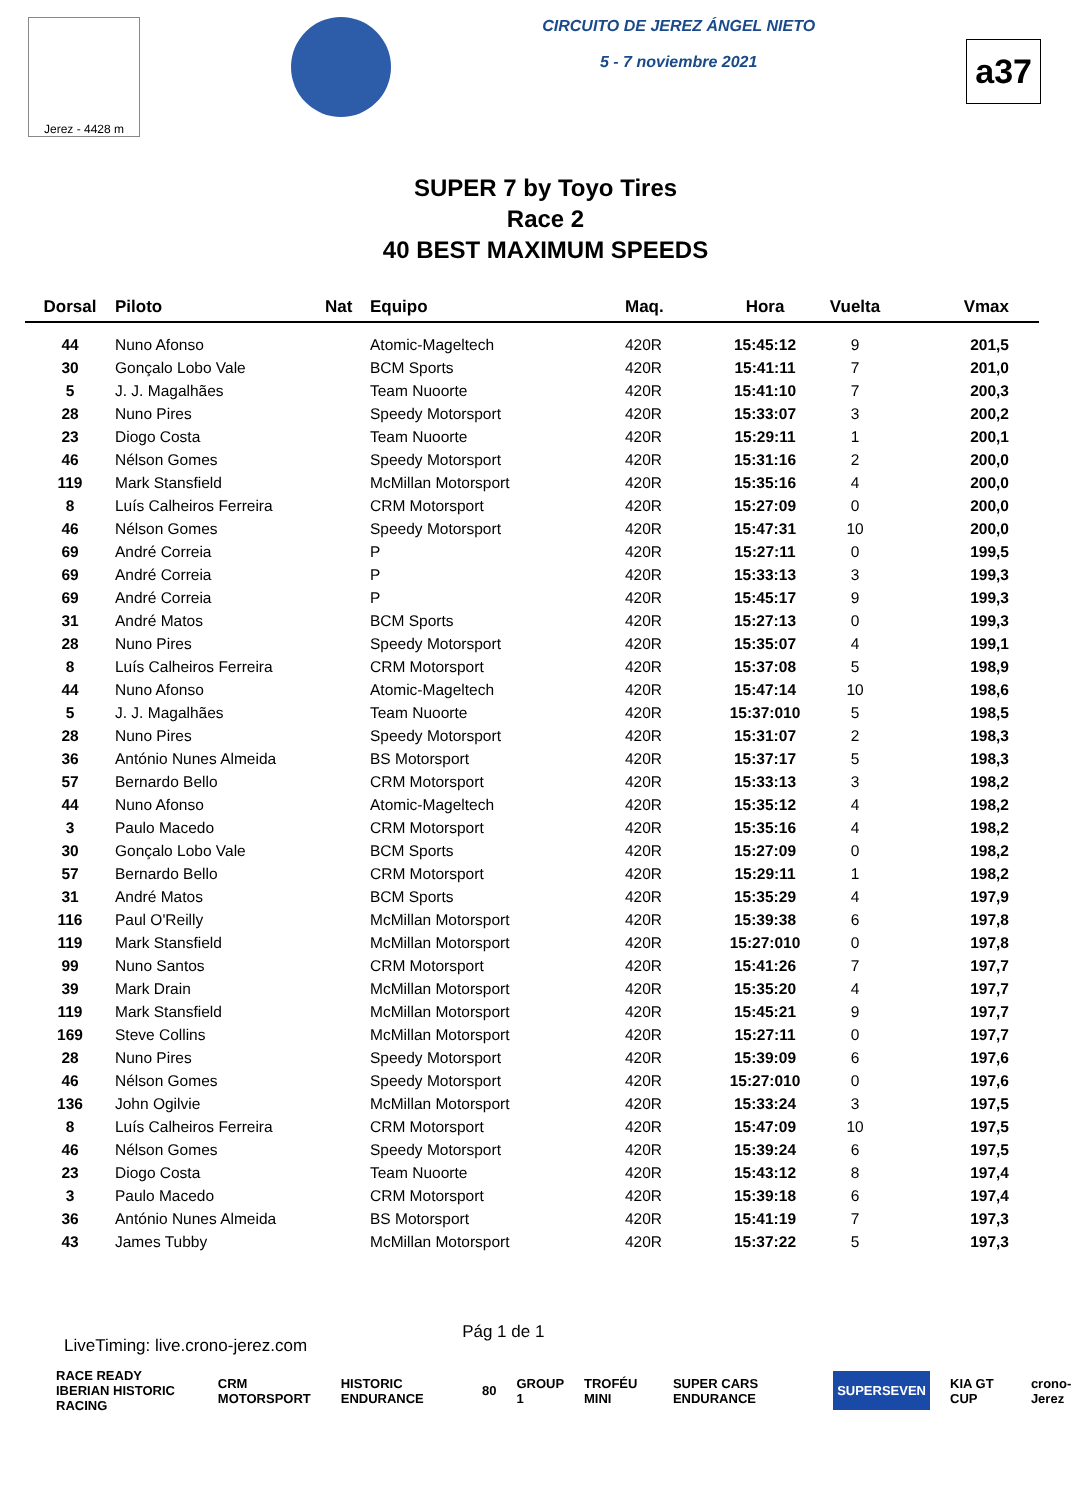Jerez - 4428 m
CIRCUITO DE JEREZ ÁNGEL NIETO
5 - 7 noviembre 2021
a37
SUPER 7 by Toyo Tires
Race 2
40 BEST MAXIMUM SPEEDS
| Dorsal | Piloto | Nat | Equipo | Maq. | Hora | Vuelta | Vmax |
| --- | --- | --- | --- | --- | --- | --- | --- |
| 44 | Nuno Afonso | | Atomic-Mageltech | 420R | 15:45:12 | 9 | 201,5 |
| 30 | Gonçalo Lobo Vale | | BCM Sports | 420R | 15:41:11 | 7 | 201,0 |
| 5 | J. J. Magalhães | | Team Nuoorte | 420R | 15:41:10 | 7 | 200,3 |
| 28 | Nuno Pires | | Speedy Motorsport | 420R | 15:33:07 | 3 | 200,2 |
| 23 | Diogo Costa | | Team Nuoorte | 420R | 15:29:11 | 1 | 200,1 |
| 46 | Nélson Gomes | | Speedy Motorsport | 420R | 15:31:16 | 2 | 200,0 |
| 119 | Mark Stansfield | | McMillan Motorsport | 420R | 15:35:16 | 4 | 200,0 |
| 8 | Luís Calheiros Ferreira | | CRM Motorsport | 420R | 15:27:09 | 0 | 200,0 |
| 46 | Nélson Gomes | | Speedy Motorsport | 420R | 15:47:31 | 10 | 200,0 |
| 69 | André Correia | | P | 420R | 15:27:11 | 0 | 199,5 |
| 69 | André Correia | | P | 420R | 15:33:13 | 3 | 199,3 |
| 69 | André Correia | | P | 420R | 15:45:17 | 9 | 199,3 |
| 31 | André Matos | | BCM Sports | 420R | 15:27:13 | 0 | 199,3 |
| 28 | Nuno Pires | | Speedy Motorsport | 420R | 15:35:07 | 4 | 199,1 |
| 8 | Luís Calheiros Ferreira | | CRM Motorsport | 420R | 15:37:08 | 5 | 198,9 |
| 44 | Nuno Afonso | | Atomic-Mageltech | 420R | 15:47:14 | 10 | 198,6 |
| 5 | J. J. Magalhães | | Team Nuoorte | 420R | 15:37:010 | 5 | 198,5 |
| 28 | Nuno Pires | | Speedy Motorsport | 420R | 15:31:07 | 2 | 198,3 |
| 36 | António Nunes Almeida | | BS Motorsport | 420R | 15:37:17 | 5 | 198,3 |
| 57 | Bernardo Bello | | CRM Motorsport | 420R | 15:33:13 | 3 | 198,2 |
| 44 | Nuno Afonso | | Atomic-Mageltech | 420R | 15:35:12 | 4 | 198,2 |
| 3 | Paulo Macedo | | CRM Motorsport | 420R | 15:35:16 | 4 | 198,2 |
| 30 | Gonçalo Lobo Vale | | BCM Sports | 420R | 15:27:09 | 0 | 198,2 |
| 57 | Bernardo Bello | | CRM Motorsport | 420R | 15:29:11 | 1 | 198,2 |
| 31 | André Matos | | BCM Sports | 420R | 15:35:29 | 4 | 197,9 |
| 116 | Paul O'Reilly | | McMillan Motorsport | 420R | 15:39:38 | 6 | 197,8 |
| 119 | Mark Stansfield | | McMillan Motorsport | 420R | 15:27:010 | 0 | 197,8 |
| 99 | Nuno Santos | | CRM Motorsport | 420R | 15:41:26 | 7 | 197,7 |
| 39 | Mark Drain | | McMillan Motorsport | 420R | 15:35:20 | 4 | 197,7 |
| 119 | Mark Stansfield | | McMillan Motorsport | 420R | 15:45:21 | 9 | 197,7 |
| 169 | Steve Collins | | McMillan Motorsport | 420R | 15:27:11 | 0 | 197,7 |
| 28 | Nuno Pires | | Speedy Motorsport | 420R | 15:39:09 | 6 | 197,6 |
| 46 | Nélson Gomes | | Speedy Motorsport | 420R | 15:27:010 | 0 | 197,6 |
| 136 | John Ogilvie | | McMillan Motorsport | 420R | 15:33:24 | 3 | 197,5 |
| 8 | Luís Calheiros Ferreira | | CRM Motorsport | 420R | 15:47:09 | 10 | 197,5 |
| 46 | Nélson Gomes | | Speedy Motorsport | 420R | 15:39:24 | 6 | 197,5 |
| 23 | Diogo Costa | | Team Nuoorte | 420R | 15:43:12 | 8 | 197,4 |
| 3 | Paulo Macedo | | CRM Motorsport | 420R | 15:39:18 | 6 | 197,4 |
| 36 | António Nunes Almeida | | BS Motorsport | 420R | 15:41:19 | 7 | 197,3 |
| 43 | James Tubby | | McMillan Motorsport | 420R | 15:37:22 | 5 | 197,3 |
LiveTiming: live.crono-jerez.com Pág 1 de 1
RACE READY
IBERIAN HISTORIC RACING CRM MOTORSPORT HISTORIC ENDURANCE 80 GROUP 1 TROFÉU MINI SUPER CARS ENDURANCE SUPERSEVEN KIA GT CUP crono-Jerez